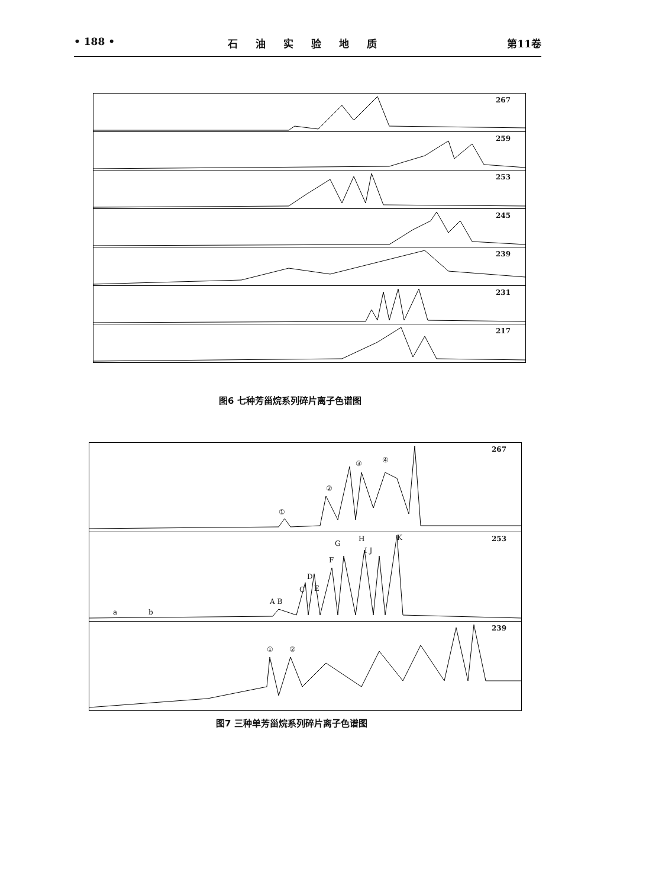• 188 • 石油实验地质 第11卷
267
259
253
245
239
231
217
图6 七种芳甾烷系列碎片离子色谱图
267
①
②
③ ④
253
a b
A B
C
D
E
F
G
H
I J
K
239
① ②
图7 三种单芳甾烷系列碎片离子色谱图